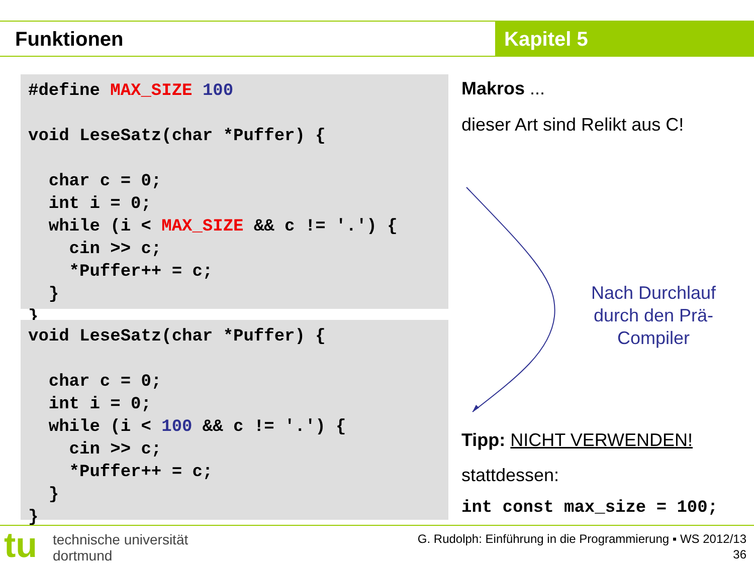Funktionen Kapitel 5
#define MAX_SIZE 100 void LeseSatz(char *Puffer) { char c = 0; int i = 0; while (i < MAX_SIZE && c != '.') { cin >> c; *Puffer++ = c; } }
void LeseSatz(char *Puffer) { char c = 0; int i = 0; while (i < 100 && c != '.') { cin >> c; *Puffer++ = c; } }
Makros ...
dieser Art sind Relikt aus C!
Nach Durchlauf durch den Prä-Compiler
Tipp: NICHT VERWENDEN!
stattdessen:
int const max_size = 100;
tu
technische universität
dortmund
G. Rudolph: Einführung in die Programmierung ▪ WS 2012/13
36